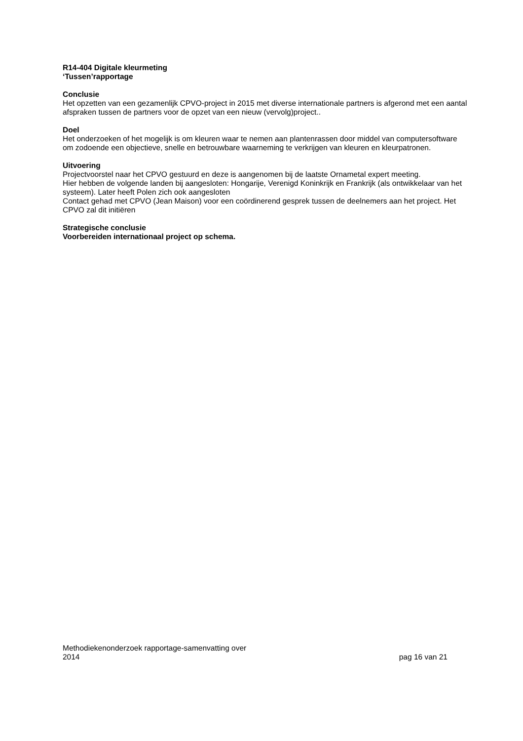R14-404 Digitale kleurmeting
‘Tussen’rapportage
Conclusie
Het opzetten van een gezamenlijk CPVO-project in 2015 met diverse internationale partners is afgerond met een aantal afspraken tussen de partners voor de opzet van een nieuw (vervolg)project..
Doel
Het onderzoeken of het mogelijk is om kleuren waar te nemen aan plantenrassen door middel van computersoftware om zodoende een objectieve, snelle en betrouwbare waarneming te verkrijgen van kleuren en kleurpatronen.
Uitvoering
Projectvoorstel naar het CPVO gestuurd en deze is aangenomen bij de laatste Ornametal expert meeting.
Hier hebben de volgende landen bij aangesloten: Hongarije, Verenigd Koninkrijk en Frankrijk (als ontwikkelaar van het systeem). Later heeft Polen zich ook aangesloten
Contact gehad met CPVO (Jean Maison) voor een coördinerend gesprek tussen de deelnemers aan het project. Het CPVO zal dit initiëren
Strategische conclusie
Voorbereiden internationaal project op schema.
Methodiekenonderzoek rapportage-samenvatting over
2014
pag 16 van 21